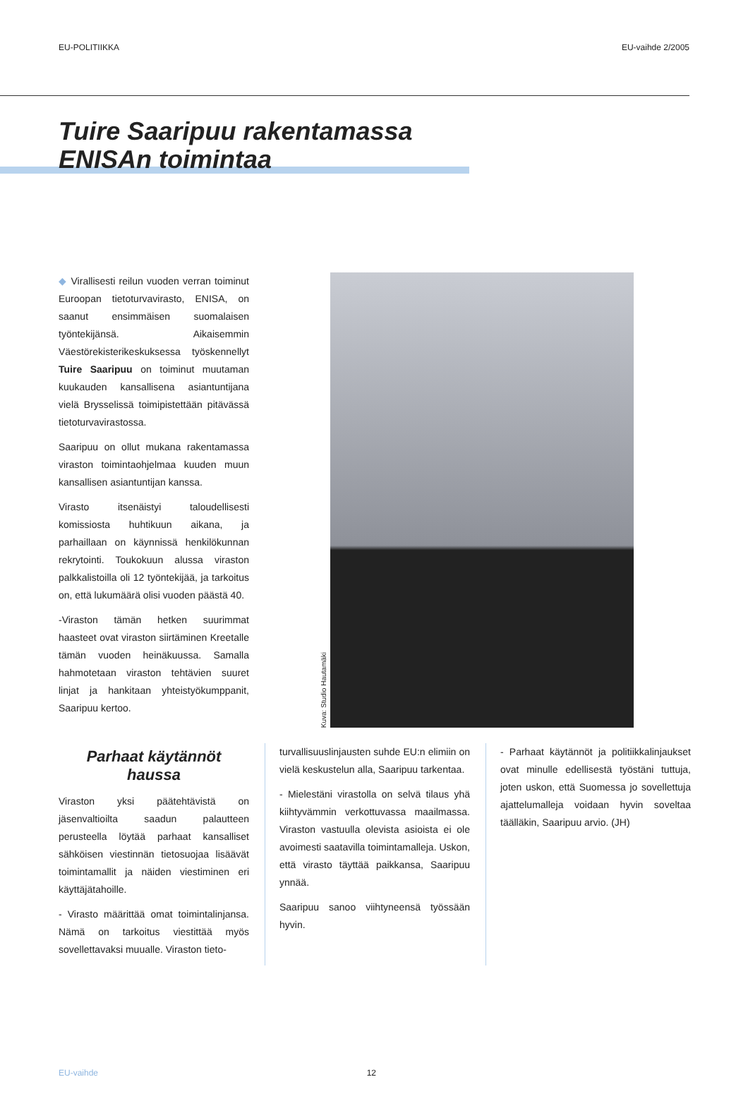EU-POLITIIKKA EU-vaihde 2/2005
Tuire Saaripuu rakentamassa
ENISAn toimintaa
◆ Virallisesti reilun vuoden verran toiminut Euroopan tietoturvavirasto, ENISA, on saanut ensimmäisen suomalaisen työntekijänsä. Aikaisemmin Väestörekisterikeskuksessa työskennellyt Tuire Saaripuu on toiminut muutaman kuukauden kansallisena asiantuntijana vielä Brysselissä toimipistettään pitävässä tietoturvavirastossa.
Saaripuu on ollut mukana rakentamassa viraston toimintaohjelmaa kuuden muun kansallisen asiantuntijan kanssa.
Virasto itsenäistyi taloudellisesti komissiosta huhtikuun aikana, ja parhaillaan on käynnissä henkilökunnan rekrytointi. Toukokuun alussa viraston palkkalistoilla oli 12 työntekijää, ja tarkoitus on, että lukumäärä olisi vuoden päästä 40.
-Viraston tämän hetken suurimmat haasteet ovat viraston siirtäminen Kreetalle tämän vuoden heinäkuussa. Samalla hahmotetaan viraston tehtävien suuret linjat ja hankitaan yhteistyökumppanit, Saaripuu kertoo.
Kuva: Studio Hautamäki
Parhaat käytännöt
haussa
Viraston yksi päätehtävistä on jäsenvaltioilta saadun palautteen perusteella löytää parhaat kansalliset sähköisen viestinnän tietosuojaa lisäävät toimintamallit ja näiden viestiminen eri käyttäjätahoille.
- Virasto määrittää omat toimintalinjansa. Nämä on tarkoitus viestittää myös sovellettavaksi muualle. Viraston tieto-
turvallisuuslinjausten suhde EU:n elimiin on vielä keskustelun alla, Saaripuu tarkentaa.
- Mielestäni virastolla on selvä tilaus yhä kiihtyvämmin verkottuvassa maailmassa. Viraston vastuulla olevista asioista ei ole avoimesti saatavilla toimintamalleja. Uskon, että virasto täyttää paikkansa, Saaripuu ynnää.
Saaripuu sanoo viihtyneensä työssään hyvin.
- Parhaat käytännöt ja politiikkalinjaukset ovat minulle edellisestä työstäni tuttuja, joten uskon, että Suomessa jo sovellettuja ajattelumalleja voidaan hyvin soveltaa täälläkin, Saaripuu arvio. (JH)
EU-vaihde 12